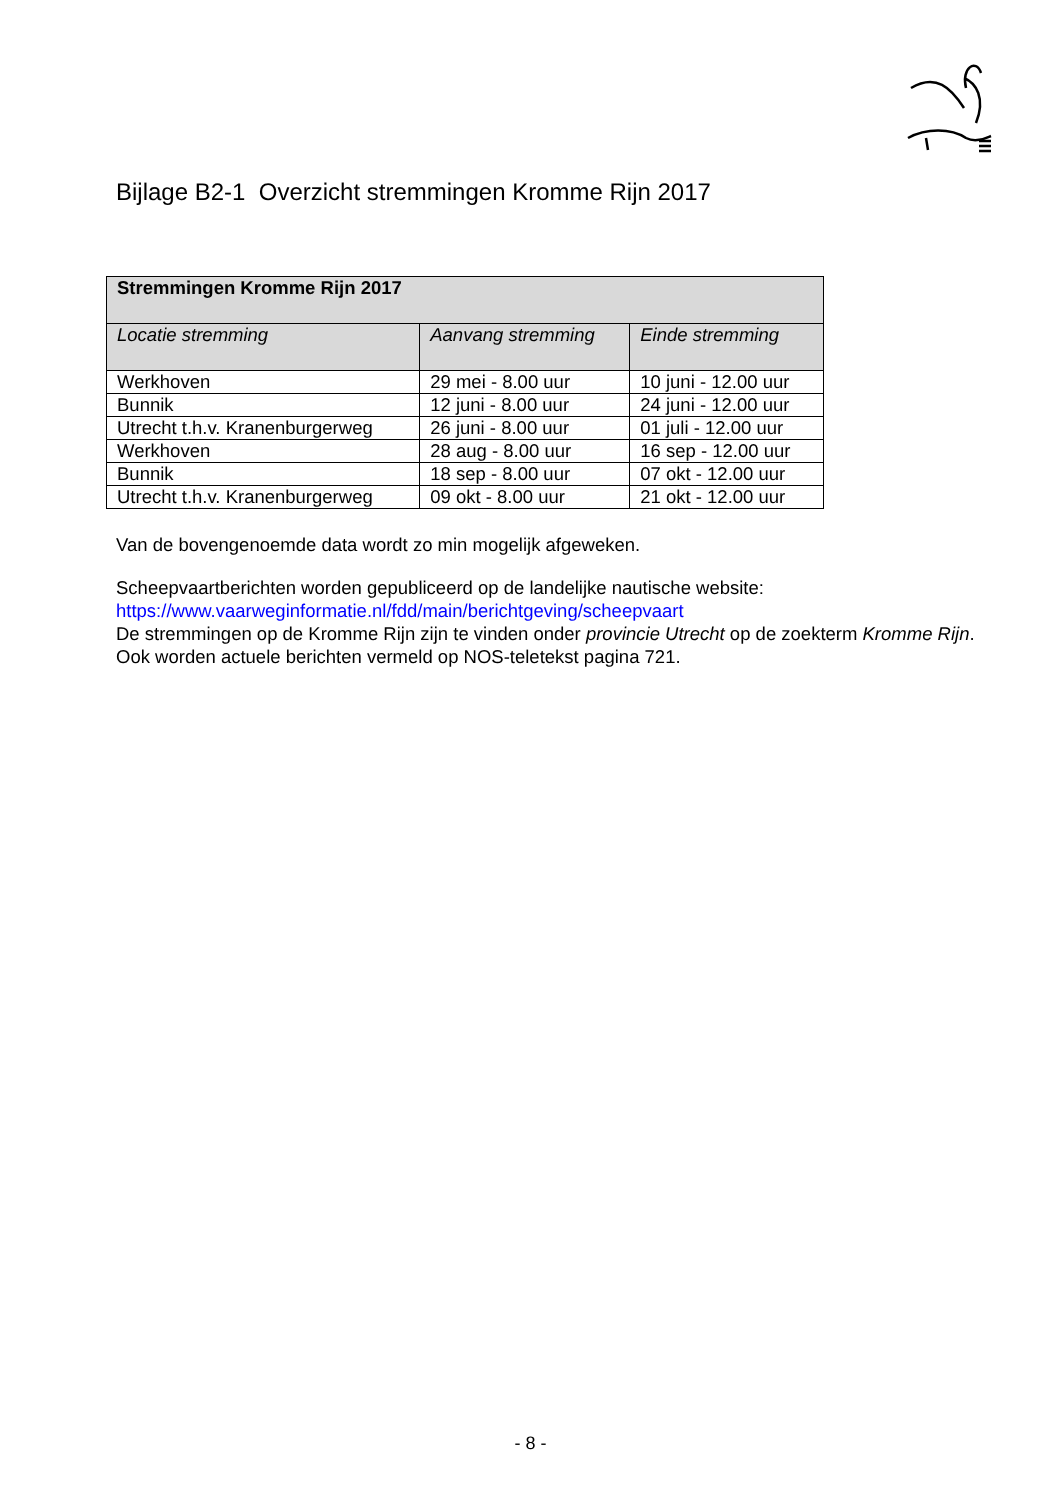Bijlage B2-1 Overzicht stremmingen Kromme Rijn 2017
| Stremmingen Kromme Rijn 2017 | | |
| --- | --- | --- |
| Locatie stremming | Aanvang stremming | Einde stremming |
| Werkhoven | 29 mei - 8.00 uur | 10 juni - 12.00 uur |
| Bunnik | 12 juni - 8.00 uur | 24 juni - 12.00 uur |
| Utrecht t.h.v. Kranenburgerweg | 26 juni - 8.00 uur | 01 juli - 12.00 uur |
| Werkhoven | 28 aug - 8.00 uur | 16 sep - 12.00 uur |
| Bunnik | 18 sep - 8.00 uur | 07 okt - 12.00 uur |
| Utrecht t.h.v. Kranenburgerweg | 09 okt - 8.00 uur | 21 okt - 12.00 uur |
Van de bovengenoemde data wordt zo min mogelijk afgeweken.
Scheepvaartberichten worden gepubliceerd op de landelijke nautische website:
https://www.vaarweginformatie.nl/fdd/main/berichtgeving/scheepvaart
De stremmingen op de Kromme Rijn zijn te vinden onder provincie Utrecht op de zoekterm Kromme Rijn.
Ook worden actuele berichten vermeld op NOS-teletekst pagina 721.
- 8 -